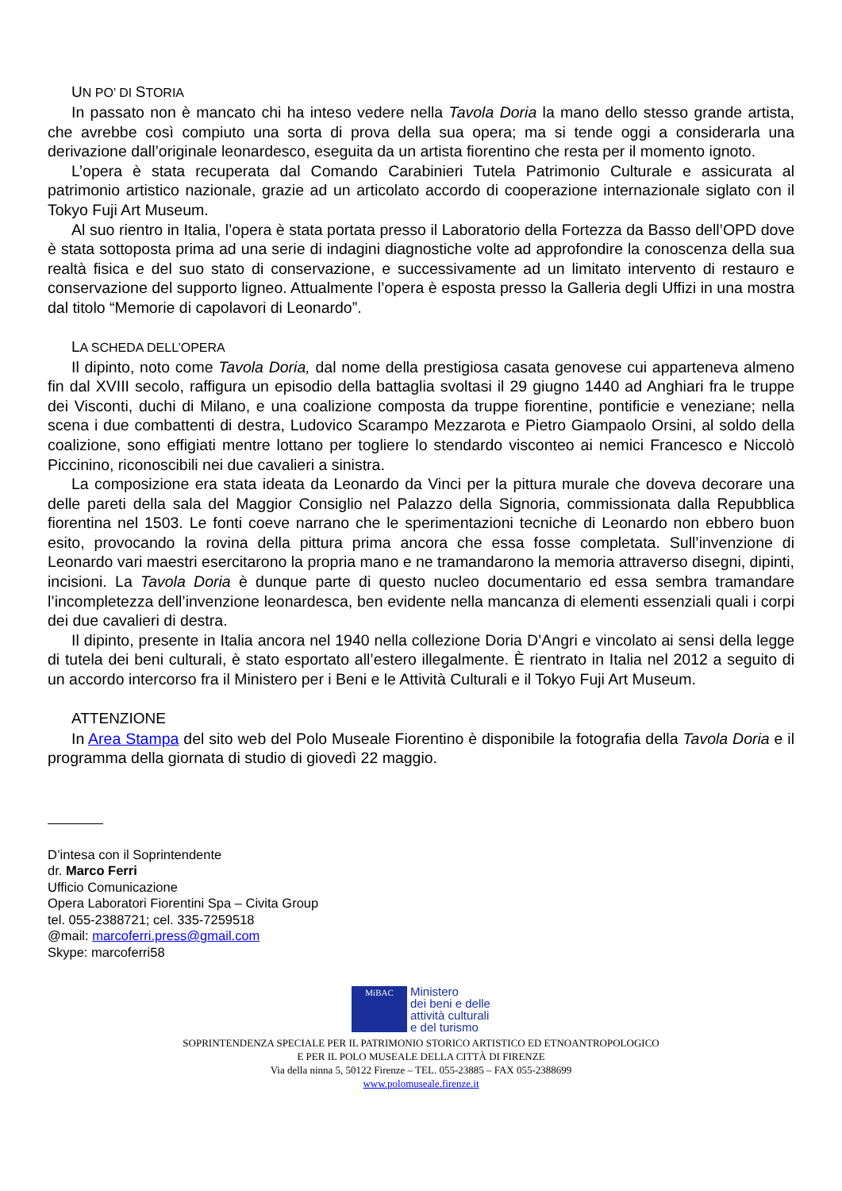UN PO’ DI STORIA
In passato non è mancato chi ha inteso vedere nella Tavola Doria la mano dello stesso grande artista, che avrebbe così compiuto una sorta di prova della sua opera; ma si tende oggi a considerarla una derivazione dall’originale leonardesco, eseguita da un artista fiorentino che resta per il momento ignoto.
L’opera è stata recuperata dal Comando Carabinieri Tutela Patrimonio Culturale e assicurata al patrimonio artistico nazionale, grazie ad un articolato accordo di cooperazione internazionale siglato con il Tokyo Fuji Art Museum.
Al suo rientro in Italia, l’opera è stata portata presso il Laboratorio della Fortezza da Basso dell’OPD dove è stata sottoposta prima ad una serie di indagini diagnostiche volte ad approfondire la conoscenza della sua realtà fisica e del suo stato di conservazione, e successivamente ad un limitato intervento di restauro e conservazione del supporto ligneo. Attualmente l’opera è esposta presso la Galleria degli Uffizi in una mostra dal titolo “Memorie di capolavori di Leonardo”.
LA SCHEDA DELL’OPERA
Il dipinto, noto come Tavola Doria, dal nome della prestigiosa casata genovese cui apparteneva almeno fin dal XVIII secolo, raffigura un episodio della battaglia svoltasi il 29 giugno 1440 ad Anghiari fra le truppe dei Visconti, duchi di Milano, e una coalizione composta da truppe fiorentine, pontificie e veneziane; nella scena i due combattenti di destra, Ludovico Scarampo Mezzarota e Pietro Giampaolo Orsini, al soldo della coalizione, sono effigiati mentre lottano per togliere lo stendardo visconteo ai nemici Francesco e Niccolò Piccinino, riconoscibili nei due cavalieri a sinistra.
La composizione era stata ideata da Leonardo da Vinci per la pittura murale che doveva decorare una delle pareti della sala del Maggior Consiglio nel Palazzo della Signoria, commissionata dalla Repubblica fiorentina nel 1503. Le fonti coeve narrano che le sperimentazioni tecniche di Leonardo non ebbero buon esito, provocando la rovina della pittura prima ancora che essa fosse completata. Sull’invenzione di Leonardo vari maestri esercitarono la propria mano e ne tramandarono la memoria attraverso disegni, dipinti, incisioni. La Tavola Doria è dunque parte di questo nucleo documentario ed essa sembra tramandare l’incompletezza dell’invenzione leonardesca, ben evidente nella mancanza di elementi essenziali quali i corpi dei due cavalieri di destra.
Il dipinto, presente in Italia ancora nel 1940 nella collezione Doria D’Angri e vincolato ai sensi della legge di tutela dei beni culturali, è stato esportato all’estero illegalmente. È rientrato in Italia nel 2012 a seguito di un accordo intercorso fra il Ministero per i Beni e le Attività Culturali e il Tokyo Fuji Art Museum.
ATTENZIONE
In Area Stampa del sito web del Polo Museale Fiorentino è disponibile la fotografia della Tavola Doria e il programma della giornata di studio di giovedì 22 maggio.
D’intesa con il Soprintendente
dr. Marco Ferri
Ufficio Comunicazione
Opera Laboratori Fiorentini Spa – Civita Group
tel. 055-2388721; cel. 335-7259518
@mail: marcoferri.press@gmail.com
Skype: marcoferri58
MiBAC
Ministero
dei beni e delle
attività culturali
e del turismo
SOPRINTENDENZA SPECIALE PER IL PATRIMONIO STORICO ARTISTICO ED ETNOANTROPOLOGICO
E PER IL POLO MUSEALE DELLA CITTÀ DI FIRENZE
Via della ninna 5, 50122 Firenze – TEL. 055-23885 – FAX 055-2388699
www.polomuseale.firenze.it